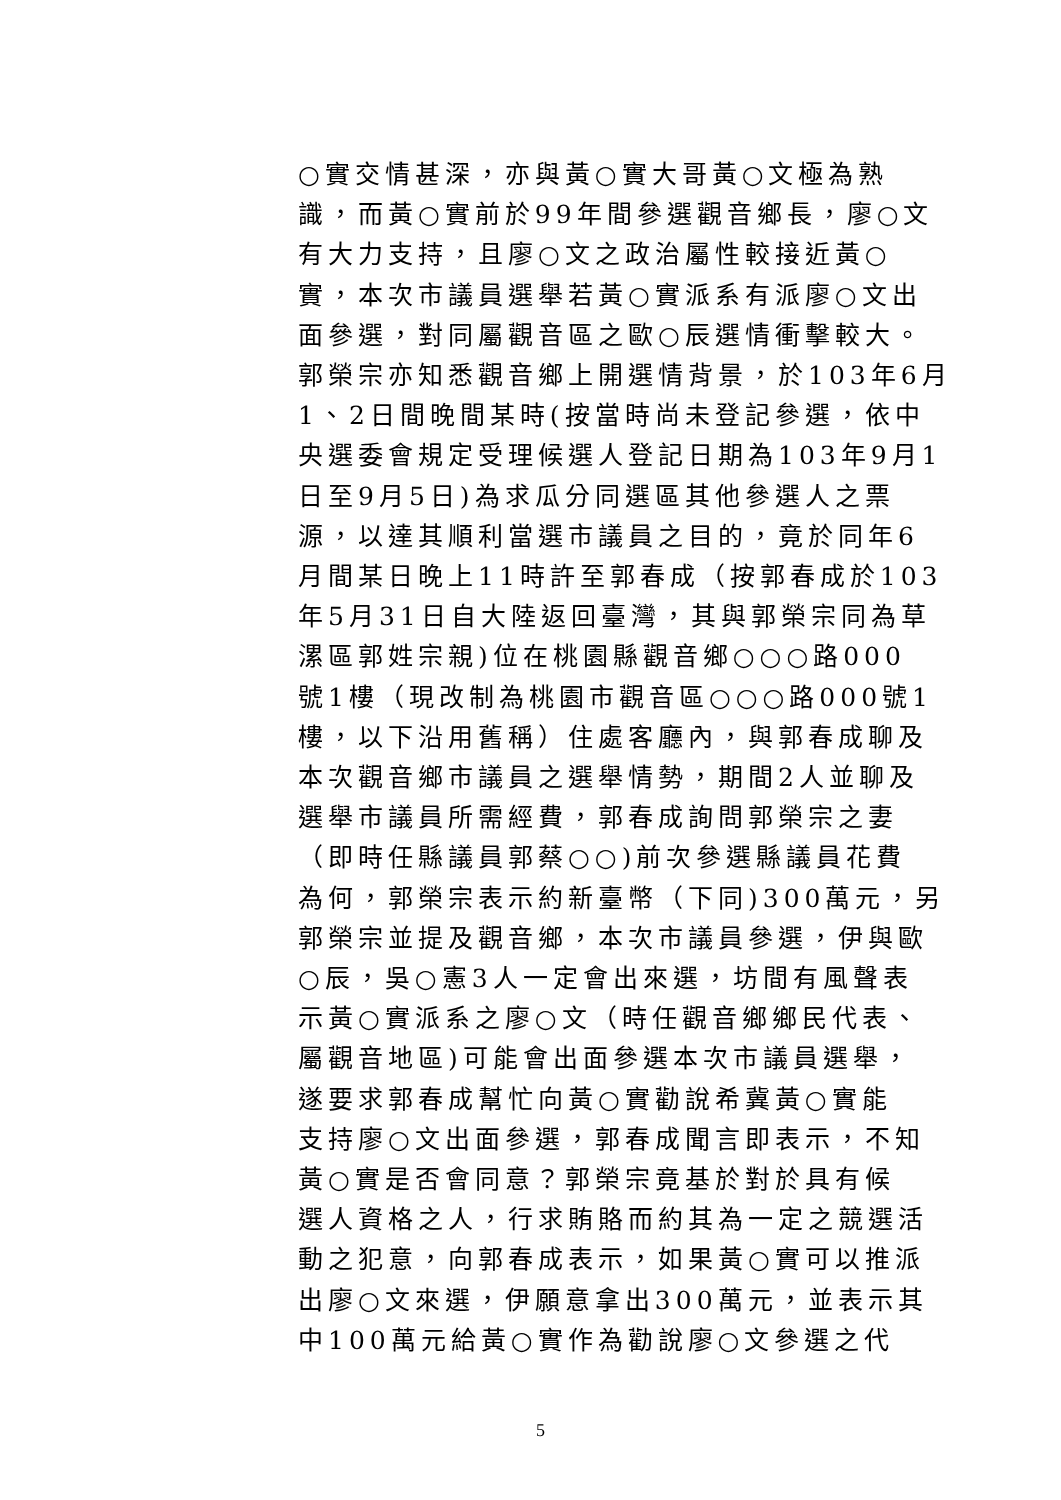○實交情甚深，亦與黃○實大哥黃○文極為熟
識，而黃○實前於99年間參選觀音鄉長，廖○文
有大力支持，且廖○文之政治屬性較接近黃○
實，本次市議員選舉若黃○實派系有派廖○文出
面參選，對同屬觀音區之歐○辰選情衝擊較大。
郭榮宗亦知悉觀音鄉上開選情背景，於103年6月
1、2日間晚間某時(按當時尚未登記參選，依中
央選委會規定受理候選人登記日期為103年9月1
日至9月5日)為求瓜分同選區其他參選人之票
源，以達其順利當選市議員之目的，竟於同年6
月間某日晚上11時許至郭春成（按郭春成於103
年5月31日自大陸返回臺灣，其與郭榮宗同為草
漯區郭姓宗親)位在桃園縣觀音鄉○○○路000
號1樓（現改制為桃園市觀音區○○○路000號1
樓，以下沿用舊稱）住處客廳內，與郭春成聊及
本次觀音鄉市議員之選舉情勢，期間2人並聊及
選舉市議員所需經費，郭春成詢問郭榮宗之妻
（即時任縣議員郭蔡○○)前次參選縣議員花費
為何，郭榮宗表示約新臺幣（下同)300萬元，另
郭榮宗並提及觀音鄉，本次市議員參選，伊與歐
○辰，吳○憲3人一定會出來選，坊間有風聲表
示黃○實派系之廖○文（時任觀音鄉鄉民代表、
屬觀音地區)可能會出面參選本次市議員選舉，
遂要求郭春成幫忙向黃○實勸說希冀黃○實能
支持廖○文出面參選，郭春成聞言即表示，不知
黃○實是否會同意？郭榮宗竟基於對於具有候
選人資格之人，行求賄賂而約其為一定之競選活
動之犯意，向郭春成表示，如果黃○實可以推派
出廖○文來選，伊願意拿出300萬元，並表示其
中100萬元給黃○實作為勸說廖○文參選之代
5